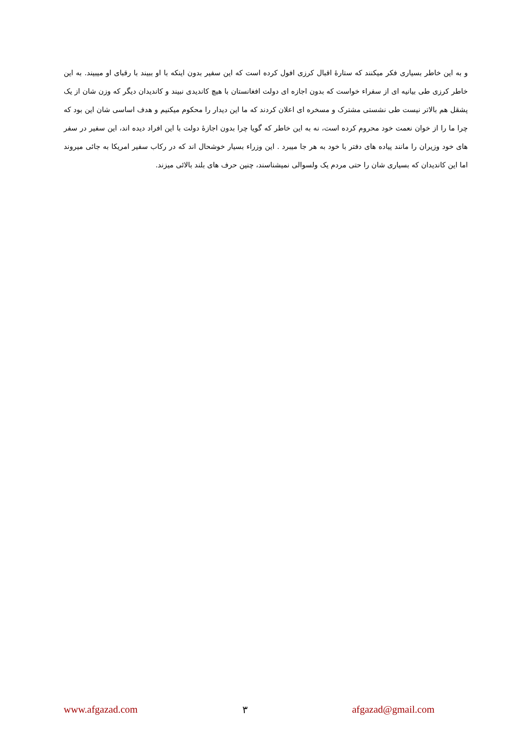و به این خاطر بسیاری فکر میکنند که ستارۀ اقبال کرزی افول کرده است که این سفیر بدون اینکه با او ببیند با رقبای او میبیند. به این خاطر کرزی طی بیانیه ای از سفراء خواست که بدون اجازه ای دولت افغانستان با هیچ کاندیدی نبیند و کاندیدان دیگر که وزن شان از یک پشقل هم بالاتر نیست طی نشستی مشترک و مسخره ای اعلان کردند که ما این دیدار را محکوم میکنیم و هدف اساسی شان این بود که چرا ما را از خوان نعمت خود محروم کرده است، نه به این خاطر که گویا چرا بدون اجازۀ دولت با این افراد دیده اند، این سفیر در سفر های خود وزیران را مانند پیاده های دفتر با خود به هر جا میبرد . این وزراء بسیار خوشحال اند که در رکاب سفیر امریکا به جائی میروند اما این کاندیدان که بسیاری شان را حتی مردم یک ولسوالی نمیشناسند، چنین حرف های بلند بالائی میزند.
www.afgazad.com ٣ afgazad@gmail.com